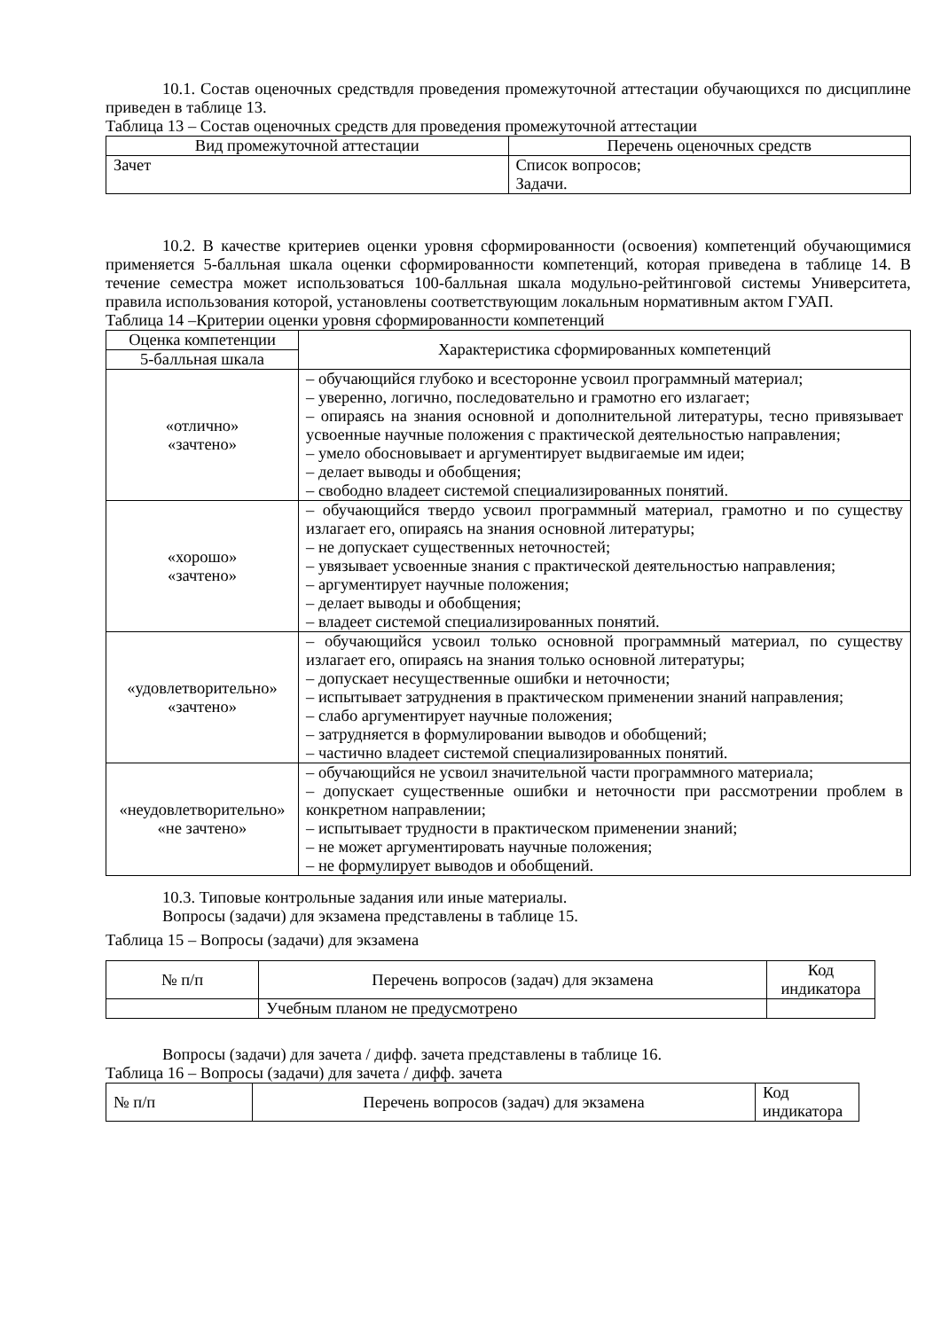10.1. Состав оценочных средствдля проведения промежуточной аттестации обучающихся по дисциплине приведен в таблице 13.
Таблица 13 – Состав оценочных средств для проведения промежуточной аттестации
| Вид промежуточной аттестации | Перечень оценочных средств |
| --- | --- |
| Зачет | Список вопросов; Задачи. |
10.2. В качестве критериев оценки уровня сформированности (освоения) компетенций обучающимися применяется 5-балльная шкала оценки сформированности компетенций, которая приведена в таблице 14. В течение семестра может использоваться 100-балльная шкала модульно-рейтинговой системы Университета, правила использования которой, установлены соответствующим локальным нормативным актом ГУАП.
Таблица 14 –Критерии оценки уровня сформированности компетенций
| Оценка компетенции | Характеристика сформированных компетенций |
| --- | --- |
| 5-балльная шкала | |
| «отлично» «зачтено» | – обучающийся глубоко и всесторонне усвоил программный материал; – уверенно, логично, последовательно и грамотно его излагает; – опираясь на знания основной и дополнительной литературы, тесно привязывает усвоенные научные положения с практической деятельностью направления; – умело обосновывает и аргументирует выдвигаемые им идеи; – делает выводы и обобщения; – свободно владеет системой специализированных понятий. |
| «хорошо» «зачтено» | – обучающийся твердо усвоил программный материал, грамотно и по существу излагает его, опираясь на знания основной литературы; – не допускает существенных неточностей; – увязывает усвоенные знания с практической деятельностью направления; – аргументирует научные положения; – делает выводы и обобщения; – владеет системой специализированных понятий. |
| «удовлетворительно» «зачтено» | – обучающийся усвоил только основной программный материал, по существу излагает его, опираясь на знания только основной литературы; – допускает несущественные ошибки и неточности; – испытывает затруднения в практическом применении знаний направления; – слабо аргументирует научные положения; – затрудняется в формулировании выводов и обобщений; – частично владеет системой специализированных понятий. |
| «неудовлетворительно» «не зачтено» | – обучающийся не усвоил значительной части программного материала; – допускает существенные ошибки и неточности при рассмотрении проблем в конкретном направлении; – испытывает трудности в практическом применении знаний; – не может аргументировать научные положения; – не формулирует выводов и обобщений. |
10.3. Типовые контрольные задания или иные материалы.
Вопросы (задачи) для экзамена представлены в таблице 15.
Таблица 15 – Вопросы (задачи) для экзамена
| № п/п | Перечень вопросов (задач) для экзамена | Код индикатора |
| --- | --- | --- |
| | Учебным планом не предусмотрено | |
Вопросы (задачи) для зачета / дифф. зачета представлены в таблице 16.
Таблица 16 – Вопросы (задачи) для зачета / дифф. зачета
| № п/п | Перечень вопросов (задач) для экзамена | Код индикатора |